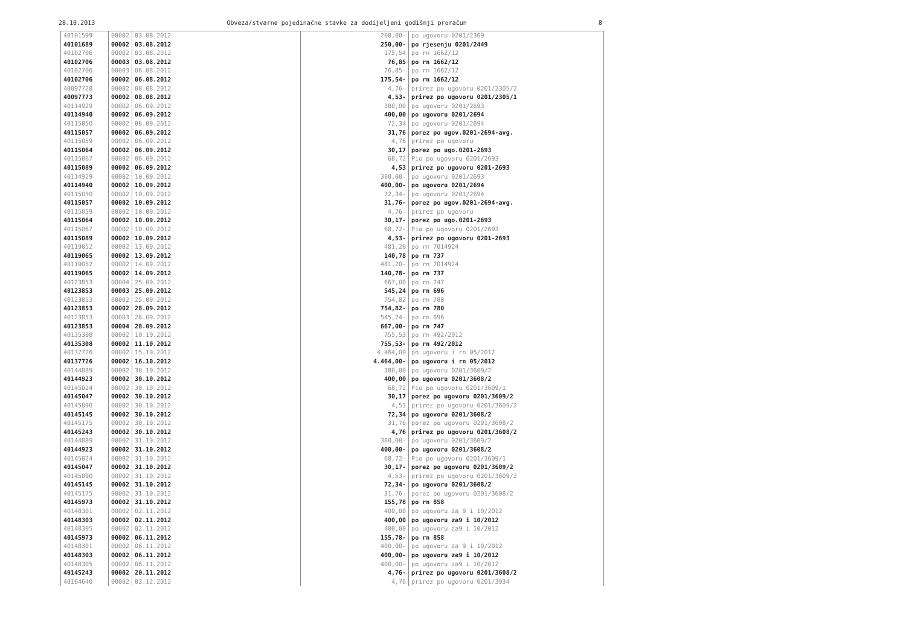28.10.2013 Obveza/stvarne pojedinačne stavke za dodijeljeni godišnji proračun 8
| 40101599 | 00002 | 03.08.2012 | 200,00- | po ugovoru 0201/2369 |
| 40101689 | 00002 | 03.08.2012 | 250,00- | po rjesenju 0201/2449 |
| 40102706 | 00002 | 03.08.2012 | 175,54 | po rn 1662/12 |
| 40102706 | 00003 | 03.08.2012 | 76,85 | po rn 1662/12 |
| 40102706 | 00003 | 06.08.2012 | 76,85- | po rn 1662/12 |
| 40102706 | 00002 | 06.08.2012 | 175,54- | po rn 1662/12 |
| 40097728 | 00002 | 08.08.2012 | 4,76- | prirez po ugovoru 0201/2305/2 |
| 40097773 | 00002 | 08.08.2012 | 4,53- | prirez po ugovoru 0201/2305/1 |
| 40114929 | 00002 | 06.09.2012 | 380,00 | po ugovoru 0201/2693 |
| 40114940 | 00002 | 06.09.2012 | 400,00 | po ugovoru 0201/2694 |
| 40115050 | 00002 | 06.09.2012 | 72,34 | po ugovoru 0201/2694 |
| 40115057 | 00002 | 06.09.2012 | 31,76 | porez po ugov.0201-2694-avg. |
| 40115059 | 00002 | 06.09.2012 | 4,76 | prirez po ugovoru |
| 40115064 | 00002 | 06.09.2012 | 30,17 | porez po ugo.0201-2693 |
| 40115067 | 00002 | 06.09.2012 | 68,72 | Pio po ugovoru 0201/2693 |
| 40115089 | 00002 | 06.09.2012 | 4,53 | prirez po ugovoru 0201-2693 |
| 40114929 | 00002 | 10.09.2012 | 380,00- | po ugovoru 0201/2693 |
| 40114940 | 00002 | 10.09.2012 | 400,00- | po ugovoru 0201/2694 |
| 40115050 | 00002 | 10.09.2012 | 72,34- | po ugovoru 0201/2694 |
| 40115057 | 00002 | 10.09.2012 | 31,76- | porez po ugov.0201-2694-avg. |
| 40115059 | 00002 | 10.09.2012 | 4,76- | prirez po ugovoru |
| 40115064 | 00002 | 10.09.2012 | 30,17- | porez po ugo.0201-2693 |
| 40115067 | 00002 | 10.09.2012 | 68,72- | Pio po ugovoru 0201/2693 |
| 40115089 | 00002 | 10.09.2012 | 4,53- | prirez po ugovoru 0201-2693 |
| 40119052 | 00002 | 13.09.2012 | 481,20 | po rn 7014924 |
| 40119065 | 00002 | 13.09.2012 | 140,78 | po rn 737 |
| 40119052 | 00002 | 14.09.2012 | 481,20- | po rn 7014924 |
| 40119065 | 00002 | 14.09.2012 | 140,78- | po rn 737 |
| 40123853 | 00004 | 25.09.2012 | 667,00 | po rn 747 |
| 40123853 | 00003 | 25.09.2012 | 545,24 | po rn 696 |
| 40123853 | 00002 | 25.09.2012 | 754,82 | po rn 780 |
| 40123853 | 00002 | 28.09.2012 | 754,82- | po rn 780 |
| 40123853 | 00003 | 28.09.2012 | 545,24- | po rn 696 |
| 40123853 | 00004 | 28.09.2012 | 667,00- | po rn 747 |
| 40135308 | 00002 | 10.10.2012 | 755,53 | po rn 492/2012 |
| 40135308 | 00002 | 11.10.2012 | 755,53- | po rn 492/2012 |
| 40137726 | 00002 | 15.10.2012 | 4.464,00 | po ugovoru i rn 05/2012 |
| 40137726 | 00002 | 16.10.2012 | 4.464,00- | po ugovoru i rn 05/2012 |
| 40144889 | 00002 | 30.10.2012 | 380,00 | po ugovoru 0201/3609/2 |
| 40144923 | 00002 | 30.10.2012 | 400,00 | po ugovoru 0201/3608/2 |
| 40145024 | 00002 | 30.10.2012 | 68,72 | Pio po ugovoru 0201/3609/1 |
| 40145047 | 00002 | 30.10.2012 | 30,17 | porez po ugovoru 0201/3609/2 |
| 40145090 | 00002 | 30.10.2012 | 4,53 | prirez po ugovoru 0201/3609/2 |
| 40145145 | 00002 | 30.10.2012 | 72,34 | po ugovoru 0201/3608/2 |
| 40145175 | 00002 | 30.10.2012 | 31,76 | porez po ugovoru 0201/3608/2 |
| 40145243 | 00002 | 30.10.2012 | 4,76 | prirez po ugovoru 0201/3608/2 |
| 40144889 | 00002 | 31.10.2012 | 380,00- | po ugovoru 0201/3609/2 |
| 40144923 | 00002 | 31.10.2012 | 400,00- | po ugovoru 0201/3608/2 |
| 40145024 | 00002 | 31.10.2012 | 68,72- | Pio po ugovoru 0201/3609/1 |
| 40145047 | 00002 | 31.10.2012 | 30,17- | porez po ugovoru 0201/3609/2 |
| 40145090 | 00002 | 31.10.2012 | 4,53- | prirez po ugovoru 0201/3609/2 |
| 40145145 | 00002 | 31.10.2012 | 72,34- | po ugovoru 0201/3608/2 |
| 40145175 | 00002 | 31.10.2012 | 31,76- | porez po ugovoru 0201/3608/2 |
| 40145973 | 00002 | 31.10.2012 | 155,78 | po rn 858 |
| 40148301 | 00002 | 02.11.2012 | 400,00 | po ugovoru za 9 i 10/2012 |
| 40148303 | 00002 | 02.11.2012 | 400,00 | po ugovoru za9 i 10/2012 |
| 40148305 | 00002 | 02.11.2012 | 400,00 | po ugovoru za9 i 10/2012 |
| 40145973 | 00002 | 06.11.2012 | 155,78- | po rn 858 |
| 40148301 | 00002 | 06.11.2012 | 400,00- | po ugovoru za 9 i 10/2012 |
| 40148303 | 00002 | 06.11.2012 | 400,00- | po ugovoru za9 i 10/2012 |
| 40148305 | 00002 | 06.11.2012 | 400,00- | po ugovoru za9 i 10/2012 |
| 40145243 | 00002 | 20.11.2012 | 4,76- | prirez po ugovoru 0201/3608/2 |
| 40164640 | 00002 | 03.12.2012 | 4,76 | prirez po ugovoru 0201/3934 |